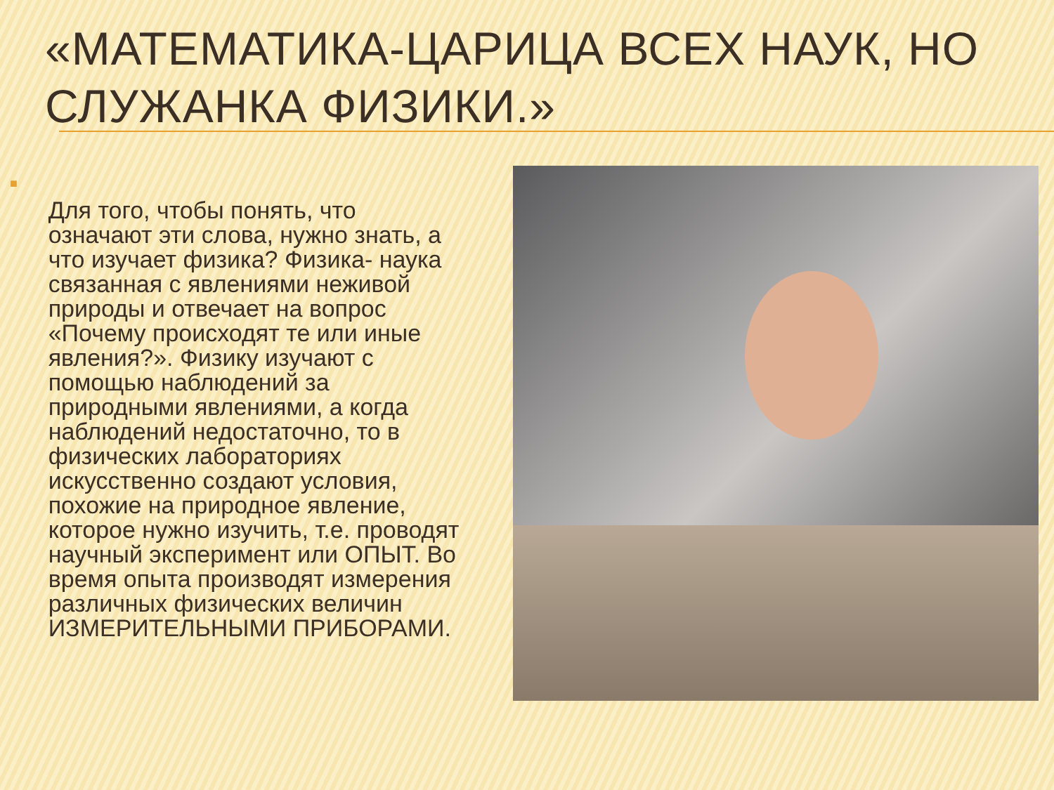«МАТЕМАТИКА-ЦАРИЦА ВСЕХ НАУК, НО СЛУЖАНКА ФИЗИКИ.»
■
Для того, чтобы понять, что означают эти слова, нужно знать, а что изучает физика? Физика- наука связанная с явлениями неживой природы и отвечает на вопрос «Почему происходят те или иные явления?». Физику изучают с помощью наблюдений за природными явлениями, а когда наблюдений недостаточно, то в физических лабораториях искусственно создают условия, похожие на природное явление, которое нужно изучить, т.е. проводят научный эксперимент или ОПЫТ. Во время опыта производят измерения различных физических величин ИЗМЕРИТЕЛЬНЫМИ ПРИБОРАМИ.